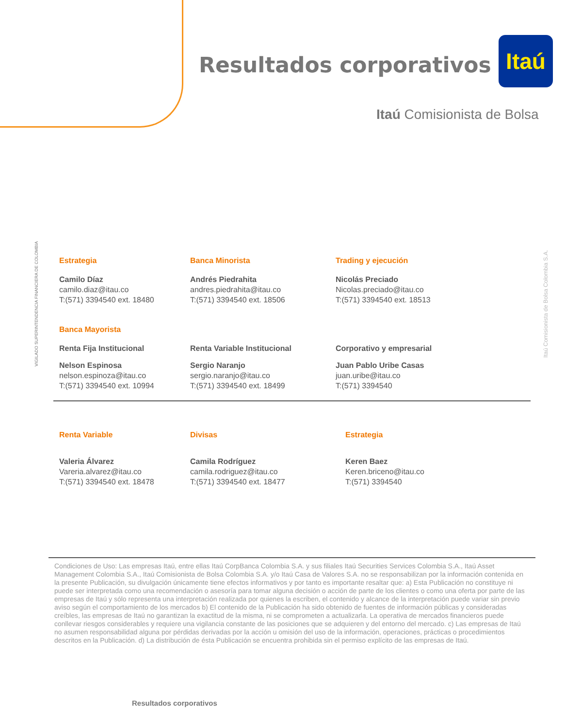Resultados corporativos
Itaú
Itaú Comisionista de Bolsa
VIGILADO SUPERINTENDENCIA FINANCIERA DE COLOMBIA
Itaú Comisionista de Bolsa Colombia S.A.
Estrategia
Camilo Díaz
camilo.diaz@itau.co
T:(571) 3394540 ext. 18480
Banca Minorista
Andrés Piedrahita
andres.piedrahita@itau.co
T:(571) 3394540 ext. 18506
Trading y ejecución
Nicolás Preciado
Nicolas.preciado@itau.co
T:(571) 3394540 ext. 18513
Banca Mayorista
Renta Fija Institucional
Nelson Espinosa
nelson.espinoza@itau.co
T:(571) 3394540 ext. 10994
Renta Variable Institucional
Sergio Naranjo
sergio.naranjo@itau.co
T:(571) 3394540 ext. 18499
Corporativo y empresarial
Juan Pablo Uribe Casas
juan.uribe@itau.co
T:(571) 3394540
Renta Variable
Valeria Álvarez
Vareria.alvarez@itau.co
T:(571) 3394540 ext. 18478
Divisas
Camila Rodríguez
camila.rodriguez@itau.co
T:(571) 3394540 ext. 18477
Estrategia
Keren Baez
Keren.briceno@itau.co
T:(571) 3394540
Condiciones de Uso: Las empresas Itaú, entre ellas Itaú CorpBanca Colombia S.A. y sus filiales Itaú Securities Services Colombia S.A., Itaú Asset Management Colombia S.A., Itaú Comisionista de Bolsa Colombia S.A. y/o Itaú Casa de Valores S.A. no se responsabilizan por la información contenida en la presente Publicación, su divulgación únicamente tiene efectos informativos y por tanto es importante resaltar que: a) Esta Publicación no constituye ni puede ser interpretada como una recomendación o asesoría para tomar alguna decisión o acción de parte de los clientes o como una oferta por parte de las empresas de Itaú y sólo representa una interpretación realizada por quienes la escriben, el contenido y alcance de la interpretación puede variar sin previo aviso según el comportamiento de los mercados b) El contenido de la Publicación ha sido obtenido de fuentes de información públicas y consideradas creíbles, las empresas de Itaú no garantizan la exactitud de la misma, ni se comprometen a actualizarla. La operativa de mercados financieros puede conllevar riesgos considerables y requiere una vigilancia constante de las posiciones que se adquieren y del entorno del mercado. c) Las empresas de Itaú no asumen responsabilidad alguna por pérdidas derivadas por la acción u omisión del uso de la información, operaciones, prácticas o procedimientos descritos en la Publicación. d) La distribución de ésta Publicación se encuentra prohibida sin el permiso explícito de las empresas de Itaú.
Resultados corporativos